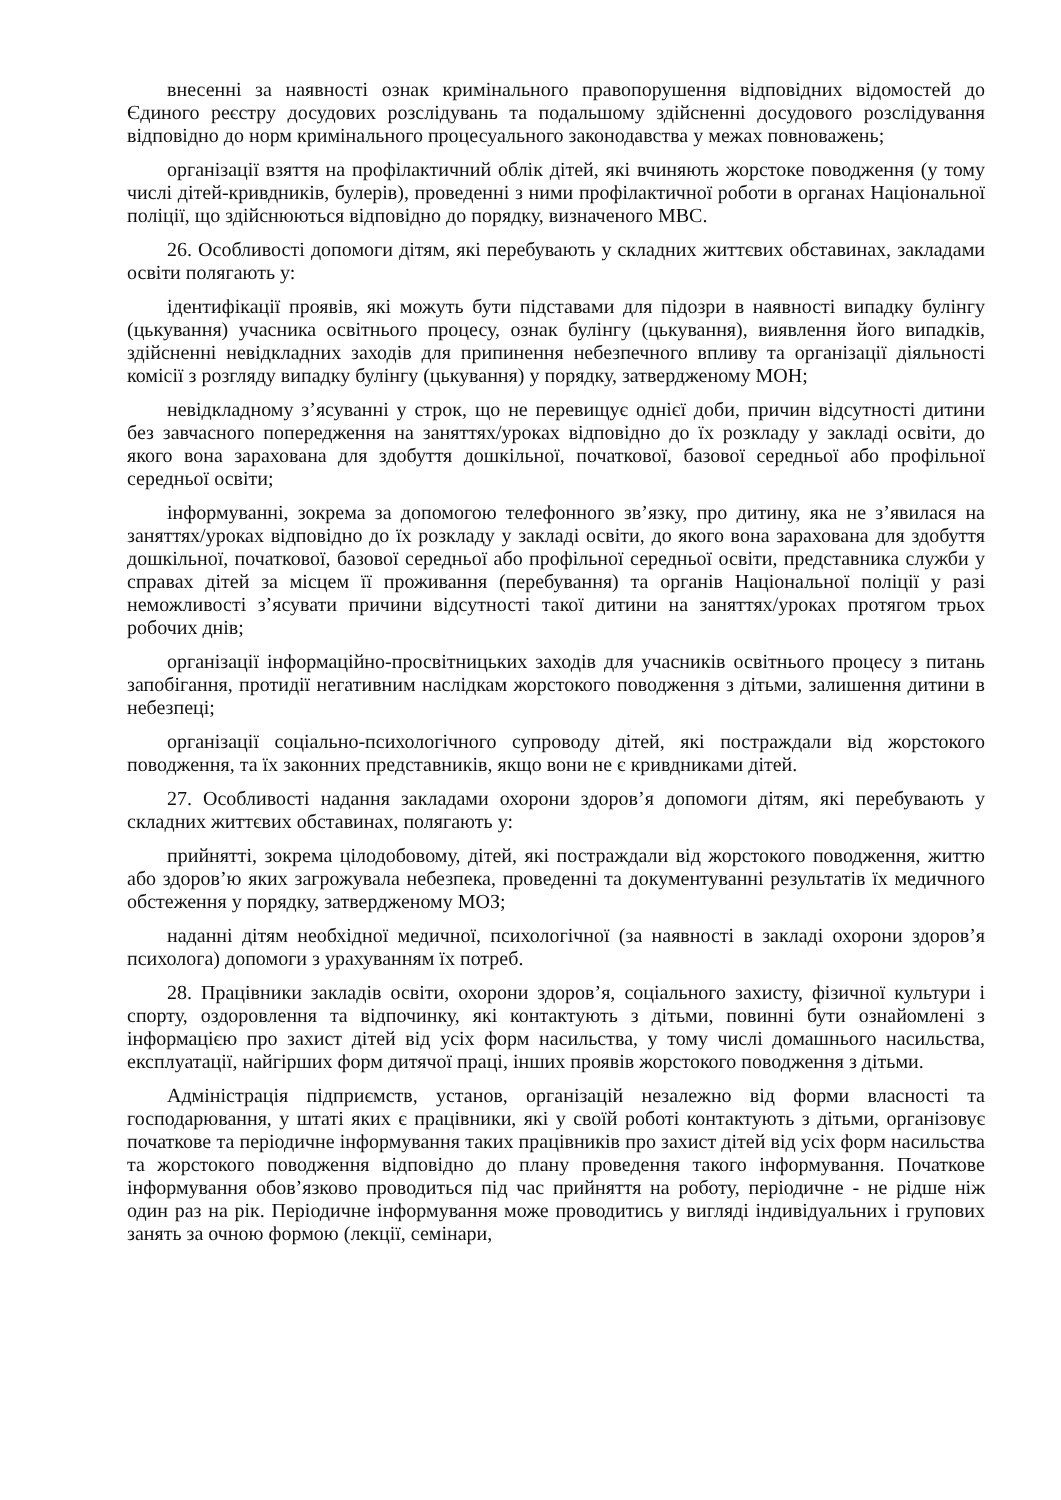внесенні за наявності ознак кримінального правопорушення відповідних відомостей до Єдиного реєстру досудових розслідувань та подальшому здійсненні досудового розслідування відповідно до норм кримінального процесуального законодавства у межах повноважень;
організації взяття на профілактичний облік дітей, які вчиняють жорстоке поводження (у тому числі дітей-кривдників, булерів), проведенні з ними профілактичної роботи в органах Національної поліції, що здійснюються відповідно до порядку, визначеного МВС.
26. Особливості допомоги дітям, які перебувають у складних життєвих обставинах, закладами освіти полягають у:
ідентифікації проявів, які можуть бути підставами для підозри в наявності випадку булінгу (цькування) учасника освітнього процесу, ознак булінгу (цькування), виявлення його випадків, здійсненні невідкладних заходів для припинення небезпечного впливу та організації діяльності комісії з розгляду випадку булінгу (цькування) у порядку, затвердженому МОН;
невідкладному з’ясуванні у строк, що не перевищує однієї доби, причин відсутності дитини без завчасного попередження на заняттях/уроках відповідно до їх розкладу у закладі освіти, до якого вона зарахована для здобуття дошкільної, початкової, базової середньої або профільної середньої освіти;
інформуванні, зокрема за допомогою телефонного зв’язку, про дитину, яка не з’явилася на заняттях/уроках відповідно до їх розкладу у закладі освіти, до якого вона зарахована для здобуття дошкільної, початкової, базової середньої або профільної середньої освіти, представника служби у справах дітей за місцем її проживання (перебування) та органів Національної поліції у разі неможливості з’ясувати причини відсутності такої дитини на заняттях/уроках протягом трьох робочих днів;
організації інформаційно-просвітницьких заходів для учасників освітнього процесу з питань запобігання, протидії негативним наслідкам жорстокого поводження з дітьми, залишення дитини в небезпеці;
організації соціально-психологічного супроводу дітей, які постраждали від жорстокого поводження, та їх законних представників, якщо вони не є кривдниками дітей.
27. Особливості надання закладами охорони здоров’я допомоги дітям, які перебувають у складних життєвих обставинах, полягають у:
прийнятті, зокрема цілодобовому, дітей, які постраждали від жорстокого поводження, життю або здоров’ю яких загрожувала небезпека, проведенні та документуванні результатів їх медичного обстеження у порядку, затвердженому МОЗ;
наданні дітям необхідної медичної, психологічної (за наявності в закладі охорони здоров’я психолога) допомоги з урахуванням їх потреб.
28. Працівники закладів освіти, охорони здоров’я, соціального захисту, фізичної культури і спорту, оздоровлення та відпочинку, які контактують з дітьми, повинні бути ознайомлені з інформацією про захист дітей від усіх форм насильства, у тому числі домашнього насильства, експлуатації, найгірших форм дитячої праці, інших проявів жорстокого поводження з дітьми.
Адміністрація підприємств, установ, організацій незалежно від форми власності та господарювання, у штаті яких є працівники, які у своїй роботі контактують з дітьми, організовує початкове та періодичне інформування таких працівників про захист дітей від усіх форм насильства та жорстокого поводження відповідно до плану проведення такого інформування. Початкове інформування обов’язково проводиться під час прийняття на роботу, періодичне - не рідше ніж один раз на рік. Періодичне інформування може проводитись у вигляді індивідуальних і групових занять за очною формою (лекції, семінари,